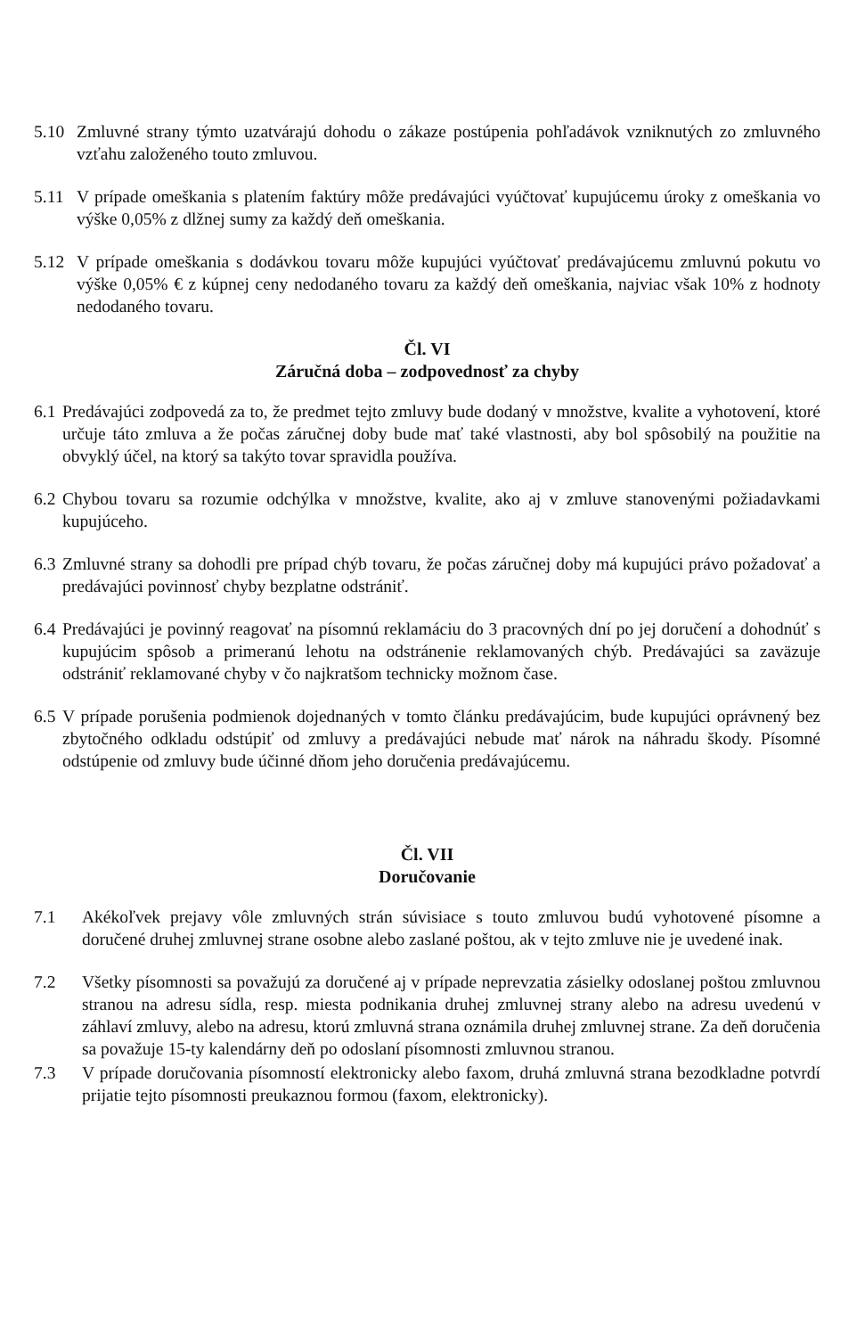5.10 Zmluvné strany týmto uzatvárajú dohodu o zákaze postúpenia pohľadávok vzniknutých zo zmluvného vzťahu založeného touto zmluvou.
5.11 V prípade omeškania s platením faktúry môže predávajúci vyúčtovať kupujúcemu úroky z omeškania vo výške 0,05% z dlžnej sumy za každý deň omeškania.
5.12 V prípade omeškania s dodávkou tovaru môže kupujúci vyúčtovať predávajúcemu zmluvnú pokutu vo výške 0,05% € z kúpnej ceny nedodaného tovaru za každý deň omeškania, najviac však 10% z hodnoty nedodaného tovaru.
Čl. VI
Záručná doba – zodpovednosť za chyby
6.1
Predávajúci zodpovedá za to, že predmet tejto zmluvy bude dodaný v množstve, kvalite a vyhotovení, ktoré určuje táto zmluva a že počas záručnej doby bude mať také vlastnosti, aby bol spôsobilý na použitie na obvyklý účel, na ktorý sa takýto tovar spravidla používa.
6.2
Chybou tovaru sa rozumie odchýlka v množstve, kvalite, ako aj v zmluve stanovenými požiadavkami kupujúceho.
6.3
Zmluvné strany sa dohodli pre prípad chýb tovaru, že počas záručnej doby má kupujúci právo požadovať a predávajúci povinnosť chyby bezplatne odstrániť.
6.4
Predávajúci je povinný reagovať na písomnú reklamáciu do 3 pracovných dní po jej doručení a dohodnúť s kupujúcim spôsob a primeranú lehotu na odstránenie reklamovaných chýb. Predávajúci sa zaväzuje odstrániť reklamované chyby v čo najkratšom technicky možnom čase.
6.5
V prípade porušenia podmienok dojednaných v tomto článku predávajúcim, bude kupujúci oprávnený bez zbytočného odkladu odstúpiť od zmluvy a predávajúci nebude mať nárok na náhradu škody. Písomné odstúpenie od zmluvy bude účinné dňom jeho doručenia predávajúcemu.
Čl. VII
Doručovanie
7.1 Akékoľvek prejavy vôle zmluvných strán súvisiace s touto zmluvou budú vyhotovené písomne a doručené druhej zmluvnej strane osobne alebo zaslané poštou, ak v tejto zmluve nie je uvedené inak.
7.2 Všetky písomnosti sa považujú za doručené aj v prípade neprevzatia zásielky odoslanej poštou zmluvnou stranou na adresu sídla, resp. miesta podnikania druhej zmluvnej strany alebo na adresu uvedenú v záhlaví zmluvy, alebo na adresu, ktorú zmluvná strana oznámila druhej zmluvnej strane. Za deň doručenia sa považuje 15-ty kalendárny deň po odoslaní písomnosti zmluvnou stranou.
7.3 V prípade doručovania písomností elektronicky alebo faxom, druhá zmluvná strana bezodkladne potvrdí prijatie tejto písomnosti preukaznou formou (faxom, elektronicky).